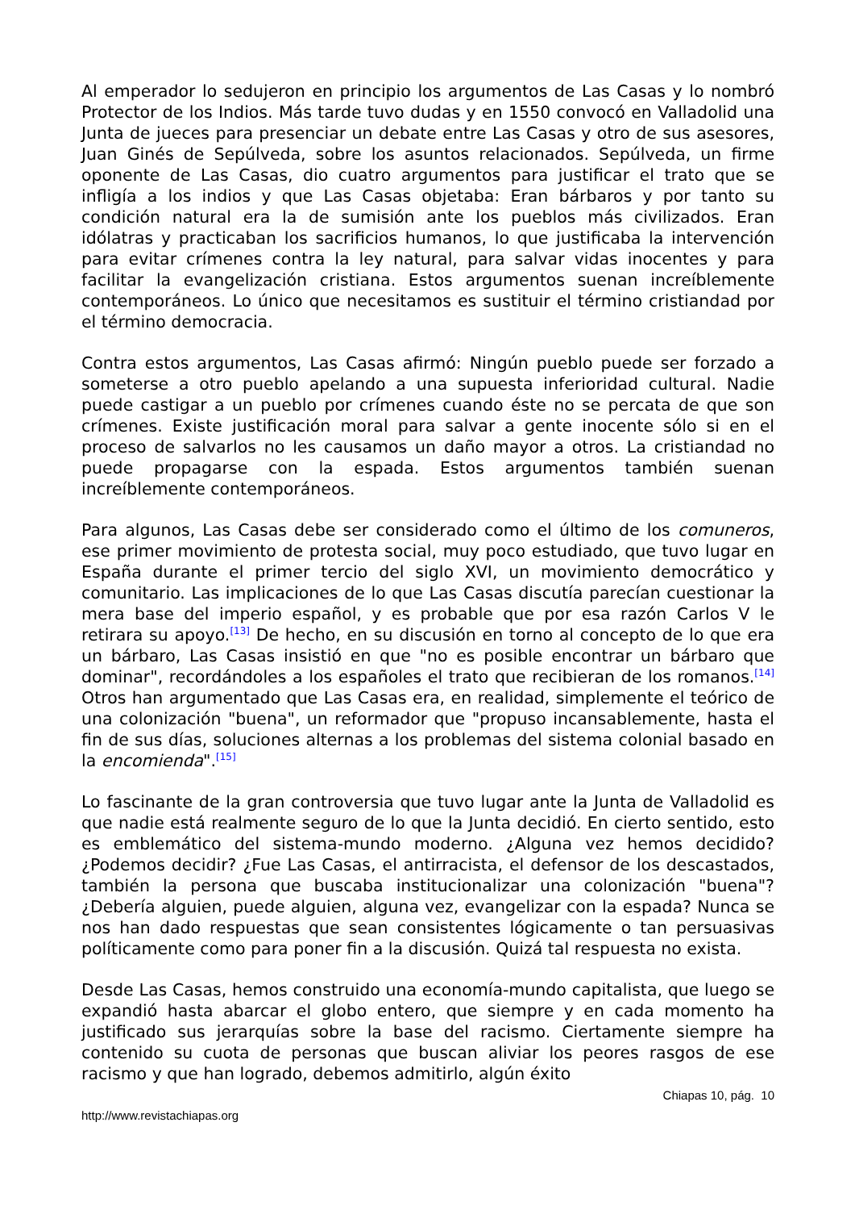Al emperador lo sedujeron en principio los argumentos de Las Casas y lo nombró Protector de los Indios. Más tarde tuvo dudas y en 1550 convocó en Valladolid una Junta de jueces para presenciar un debate entre Las Casas y otro de sus asesores, Juan Ginés de Sepúlveda, sobre los asuntos relacionados. Sepúlveda, un firme oponente de Las Casas, dio cuatro argumentos para justificar el trato que se infligía a los indios y que Las Casas objetaba: Eran bárbaros y por tanto su condición natural era la de sumisión ante los pueblos más civilizados. Eran idólatras y practicaban los sacrificios humanos, lo que justificaba la intervención para evitar crímenes contra la ley natural, para salvar vidas inocentes y para facilitar la evangelización cristiana. Estos argumentos suenan increíblemente contemporáneos. Lo único que necesitamos es sustituir el término cristiandad por el término democracia.
Contra estos argumentos, Las Casas afirmó: Ningún pueblo puede ser forzado a someterse a otro pueblo apelando a una supuesta inferioridad cultural. Nadie puede castigar a un pueblo por crímenes cuando éste no se percata de que son crímenes. Existe justificación moral para salvar a gente inocente sólo si en el proceso de salvarlos no les causamos un daño mayor a otros. La cristiandad no puede propagarse con la espada. Estos argumentos también suenan increíblemente contemporáneos.
Para algunos, Las Casas debe ser considerado como el último de los comuneros, ese primer movimiento de protesta social, muy poco estudiado, que tuvo lugar en España durante el primer tercio del siglo XVI, un movimiento democrático y comunitario. Las implicaciones de lo que Las Casas discutía parecían cuestionar la mera base del imperio español, y es probable que por esa razón Carlos V le retirara su apoyo.<sup>[13]</sup> De hecho, en su discusión en torno al concepto de lo que era un bárbaro, Las Casas insistió en que "no es posible encontrar un bárbaro que dominar", recordándoles a los españoles el trato que recibieran de los romanos.<sup>[14]</sup> Otros han argumentado que Las Casas era, en realidad, simplemente el teórico de una colonización "buena", un reformador que "propuso incansablemente, hasta el fin de sus días, soluciones alternas a los problemas del sistema colonial basado en la encomienda".<sup>[15]</sup>
Lo fascinante de la gran controversia que tuvo lugar ante la Junta de Valladolid es que nadie está realmente seguro de lo que la Junta decidió. En cierto sentido, esto es emblemático del sistema-mundo moderno. ¿Alguna vez hemos decidido? ¿Podemos decidir? ¿Fue Las Casas, el antirracista, el defensor de los descastados, también la persona que buscaba institucionalizar una colonización "buena"? ¿Debería alguien, puede alguien, alguna vez, evangelizar con la espada? Nunca se nos han dado respuestas que sean consistentes lógicamente o tan persuasivas políticamente como para poner fin a la discusión. Quizá tal respuesta no exista.
Desde Las Casas, hemos construido una economía-mundo capitalista, que luego se expandió hasta abarcar el globo entero, que siempre y en cada momento ha justificado sus jerarquías sobre la base del racismo. Ciertamente siempre ha contenido su cuota de personas que buscan aliviar los peores rasgos de ese racismo y que han logrado, debemos admitirlo, algún éxito
Chiapas 10, pág. 10
http://www.revistachiapas.org